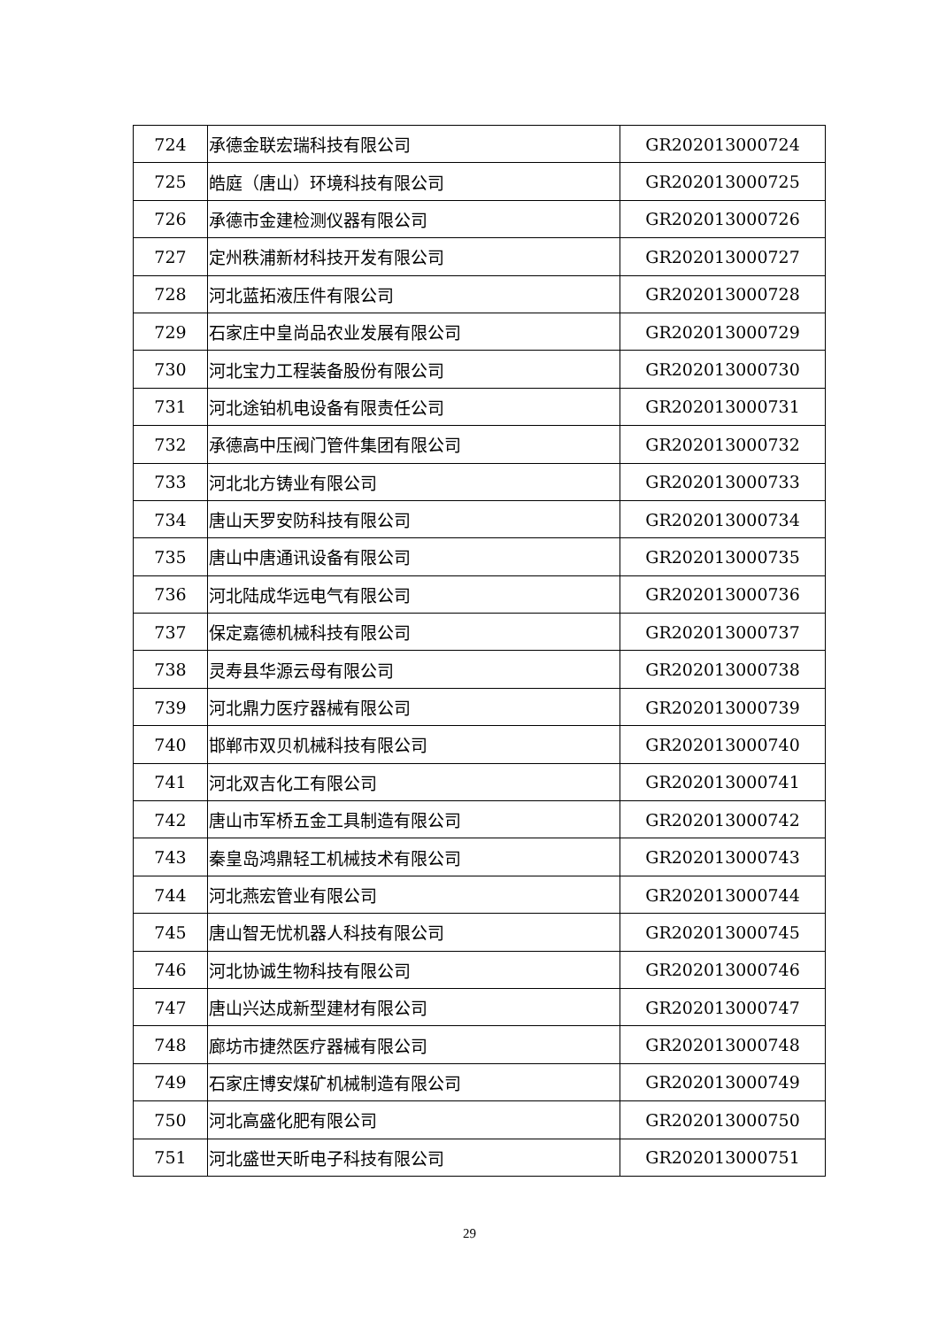| 724 | 承德金联宏瑞科技有限公司 | GR202013000724 |
| 725 | 皓庭（唐山）环境科技有限公司 | GR202013000725 |
| 726 | 承德市金建检测仪器有限公司 | GR202013000726 |
| 727 | 定州秩浦新材科技开发有限公司 | GR202013000727 |
| 728 | 河北蓝拓液压件有限公司 | GR202013000728 |
| 729 | 石家庄中皇尚品农业发展有限公司 | GR202013000729 |
| 730 | 河北宝力工程装备股份有限公司 | GR202013000730 |
| 731 | 河北途铂机电设备有限责任公司 | GR202013000731 |
| 732 | 承德高中压阀门管件集团有限公司 | GR202013000732 |
| 733 | 河北北方铸业有限公司 | GR202013000733 |
| 734 | 唐山天罗安防科技有限公司 | GR202013000734 |
| 735 | 唐山中唐通讯设备有限公司 | GR202013000735 |
| 736 | 河北陆成华远电气有限公司 | GR202013000736 |
| 737 | 保定嘉德机械科技有限公司 | GR202013000737 |
| 738 | 灵寿县华源云母有限公司 | GR202013000738 |
| 739 | 河北鼎力医疗器械有限公司 | GR202013000739 |
| 740 | 邯郸市双贝机械科技有限公司 | GR202013000740 |
| 741 | 河北双吉化工有限公司 | GR202013000741 |
| 742 | 唐山市军桥五金工具制造有限公司 | GR202013000742 |
| 743 | 秦皇岛鸿鼎轻工机械技术有限公司 | GR202013000743 |
| 744 | 河北燕宏管业有限公司 | GR202013000744 |
| 745 | 唐山智无忧机器人科技有限公司 | GR202013000745 |
| 746 | 河北协诚生物科技有限公司 | GR202013000746 |
| 747 | 唐山兴达成新型建材有限公司 | GR202013000747 |
| 748 | 廊坊市捷然医疗器械有限公司 | GR202013000748 |
| 749 | 石家庄博安煤矿机械制造有限公司 | GR202013000749 |
| 750 | 河北高盛化肥有限公司 | GR202013000750 |
| 751 | 河北盛世天昕电子科技有限公司 | GR202013000751 |
29